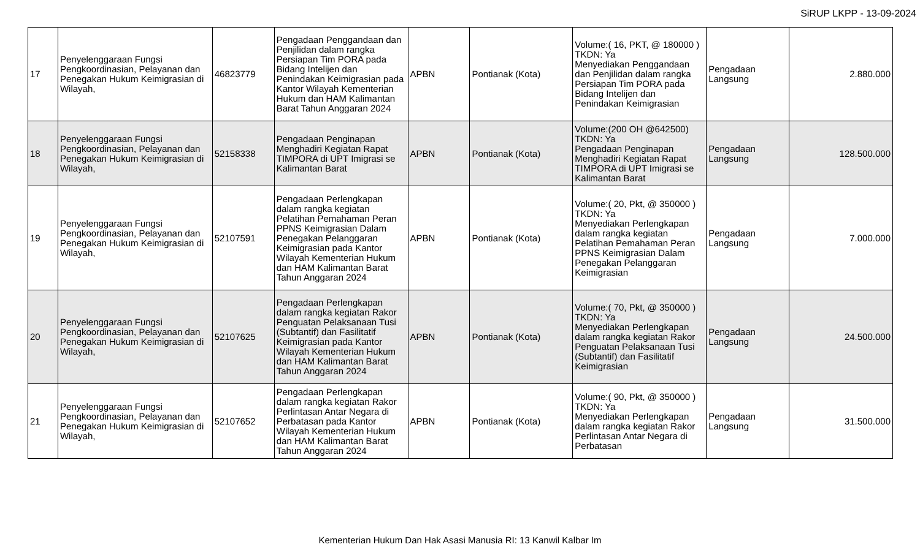SiRUP LKPP - 13-09-2024
| 17 | Penyelenggaraan Fungsi Pengkoordinasian, Pelayanan dan Penegakan Hukum Keimigrasian di Wilayah, | 46823779 | Pengadaan Penggandaan dan Penjilidan dalam rangka Persiapan Tim PORA pada Bidang Intelijen dan Penindakan Keimigrasian pada Kantor Wilayah Kementerian Hukum dan HAM Kalimantan Barat Tahun Anggaran 2024 | APBN | Pontianak (Kota) | Volume:( 16, PKT, @ 180000 ) TKDN: Ya Menyediakan Penggandaan dan Penjilidan dalam rangka Persiapan Tim PORA pada Bidang Intelijen dan Penindakan Keimigrasian | Pengadaan Langsung | 2.880.000 |
| 18 | Penyelenggaraan Fungsi Pengkoordinasian, Pelayanan dan Penegakan Hukum Keimigrasian di Wilayah, | 52158338 | Pengadaan Penginapan Menghadiri Kegiatan Rapat TIMPORA di UPT Imigrasi se Kalimantan Barat | APBN | Pontianak (Kota) | Volume:(200 OH @642500) TKDN: Ya Pengadaan Penginapan Menghadiri Kegiatan Rapat TIMPORA di UPT Imigrasi se Kalimantan Barat | Pengadaan Langsung | 128.500.000 |
| 19 | Penyelenggaraan Fungsi Pengkoordinasian, Pelayanan dan Penegakan Hukum Keimigrasian di Wilayah, | 52107591 | Pengadaan Perlengkapan dalam rangka kegiatan Pelatihan Pemahaman Peran PPNS Keimigrasian Dalam Penegakan Pelanggaran Keimigrasian pada Kantor Wilayah Kementerian Hukum dan HAM Kalimantan Barat Tahun Anggaran 2024 | APBN | Pontianak (Kota) | Volume:( 20, Pkt, @ 350000 ) TKDN: Ya Menyediakan Perlengkapan dalam rangka kegiatan Pelatihan Pemahaman Peran PPNS Keimigrasian Dalam Penegakan Pelanggaran Keimigrasian | Pengadaan Langsung | 7.000.000 |
| 20 | Penyelenggaraan Fungsi Pengkoordinasian, Pelayanan dan Penegakan Hukum Keimigrasian di Wilayah, | 52107625 | Pengadaan Perlengkapan dalam rangka kegiatan Rakor Penguatan Pelaksanaan Tusi (Subtantif) dan Fasilitatif Keimigrasian pada Kantor Wilayah Kementerian Hukum dan HAM Kalimantan Barat Tahun Anggaran 2024 | APBN | Pontianak (Kota) | Volume:( 70, Pkt, @ 350000 ) TKDN: Ya Menyediakan Perlengkapan dalam rangka kegiatan Rakor Penguatan Pelaksanaan Tusi (Subtantif) dan Fasilitatif Keimigrasian | Pengadaan Langsung | 24.500.000 |
| 21 | Penyelenggaraan Fungsi Pengkoordinasian, Pelayanan dan Penegakan Hukum Keimigrasian di Wilayah, | 52107652 | Pengadaan Perlengkapan dalam rangka kegiatan Rakor Perlintasan Antar Negara di Perbatasan pada Kantor Wilayah Kementerian Hukum dan HAM Kalimantan Barat Tahun Anggaran 2024 | APBN | Pontianak (Kota) | Volume:( 90, Pkt, @ 350000 ) TKDN: Ya Menyediakan Perlengkapan dalam rangka kegiatan Rakor Perlintasan Antar Negara di Perbatasan | Pengadaan Langsung | 31.500.000 |
Kementerian Hukum Dan Hak Asasi Manusia RI: 13 Kanwil Kalbar Im